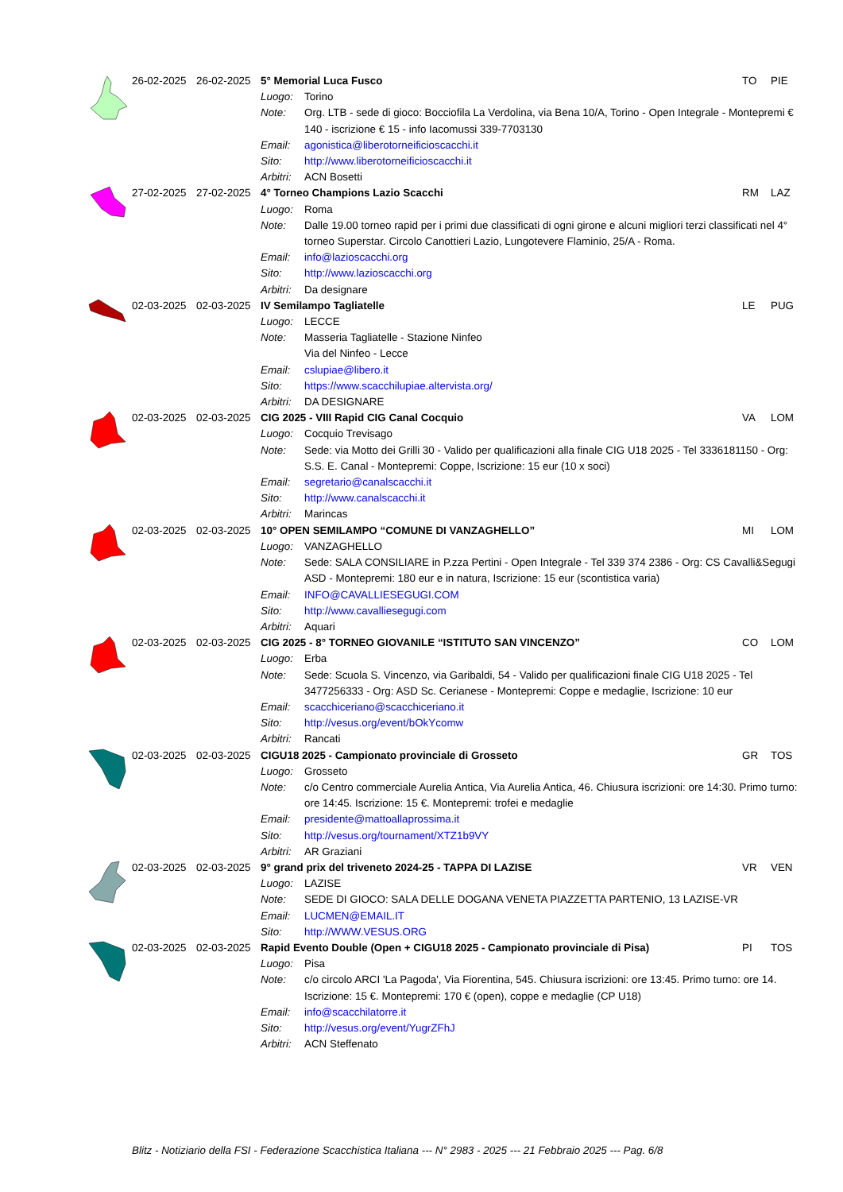| | 26-02-2025 | 26-02-2025 | 5° Memorial Luca Fusco | | TO | PIE |
| | | | Luogo: | Torino | | |
| | | | Note: | Org. LTB - sede di gioco: Bocciofila La Verdolina, via Bena 10/A, Torino - Open Integrale - Montepremi € 140 - iscrizione € 15 - info Iacomussi 339-7703130 | | |
| | | | Email: | agonistica@liberotorneificioscacchi.it | | |
| | | | Sito: | http://www.liberotorneificioscacchi.it | | |
| | | | Arbitri: | ACN Bosetti | | |
| | 27-02-2025 | 27-02-2025 | 4° Torneo Champions Lazio Scacchi | | RM | LAZ |
| | | | Luogo: | Roma | | |
| | | | Note: | Dalle 19.00 torneo rapid per i primi due classificati di ogni girone e alcuni migliori terzi classificati nel 4° torneo Superstar. Circolo Canottieri Lazio, Lungotevere Flaminio, 25/A - Roma. | | |
| | | | Email: | info@lazioscacchi.org | | |
| | | | Sito: | http://www.lazioscacchi.org | | |
| | | | Arbitri: | Da designare | | |
| | 02-03-2025 | 02-03-2025 | IV Semilampo Tagliatelle | | LE | PUG |
| | | | Luogo: | LECCE | | |
| | | | Note: | Masseria Tagliatelle - Stazione Ninfeo | | |
| | | | | Via del Ninfeo - Lecce | | |
| | | | Email: | cslupiae@libero.it | | |
| | | | Sito: | https://www.scacchilupiae.altervista.org/ | | |
| | | | Arbitri: | DA DESIGNARE | | |
| | 02-03-2025 | 02-03-2025 | CIG 2025 - VIII Rapid CIG Canal Cocquio | | VA | LOM |
| | | | Luogo: | Cocquio Trevisago | | |
| | | | Note: | Sede: via Motto dei Grilli 30 - Valido per qualificazioni alla finale CIG U18 2025 - Tel 3336181150 - Org: S.S. E. Canal - Montepremi: Coppe, Iscrizione: 15 eur (10 x soci) | | |
| | | | Email: | segretario@canalscacchi.it | | |
| | | | Sito: | http://www.canalscacchi.it | | |
| | | | Arbitri: | Marincas | | |
| | 02-03-2025 | 02-03-2025 | 10° OPEN SEMILAMPO “COMUNE DI VANZAGHELLO” | | MI | LOM |
| | | | Luogo: | VANZAGHELLO | | |
| | | | Note: | Sede: SALA CONSILIARE in P.zza Pertini - Open Integrale - Tel 339 374 2386 - Org: CS Cavalli&Segugi ASD - Montepremi: 180 eur e in natura, Iscrizione: 15 eur (scontistica varia) | | |
| | | | Email: | INFO@CAVALLIESEGUGI.COM | | |
| | | | Sito: | http://www.cavalliesegugi.com | | |
| | | | Arbitri: | Aquari | | |
| | 02-03-2025 | 02-03-2025 | CIG 2025 - 8° TORNEO GIOVANILE “ISTITUTO SAN VINCENZO” | | CO | LOM |
| | | | Luogo: | Erba | | |
| | | | Note: | Sede: Scuola S. Vincenzo, via Garibaldi, 54 - Valido per qualificazioni finale CIG U18 2025 - Tel 3477256333 - Org: ASD Sc. Cerianese - Montepremi: Coppe e medaglie, Iscrizione: 10 eur | | |
| | | | Email: | scacchiceriano@scacchiceriano.it | | |
| | | | Sito: | http://vesus.org/event/bOkYcomw | | |
| | | | Arbitri: | Rancati | | |
| | 02-03-2025 | 02-03-2025 | CIGU18 2025 - Campionato provinciale di Grosseto | | GR | TOS |
| | | | Luogo: | Grosseto | | |
| | | | Note: | c/o Centro commerciale Aurelia Antica, Via Aurelia Antica, 46. Chiusura iscrizioni: ore 14:30. Primo turno: ore 14:45. Iscrizione: 15 €. Montepremi: trofei e medaglie | | |
| | | | Email: | presidente@mattoallaprossima.it | | |
| | | | Sito: | http://vesus.org/tournament/XTZ1b9VY | | |
| | | | Arbitri: | AR Graziani | | |
| | 02-03-2025 | 02-03-2025 | 9° grand prix del triveneto 2024-25 - TAPPA DI LAZISE | | VR | VEN |
| | | | Luogo: | LAZISE | | |
| | | | Note: | SEDE DI GIOCO: SALA DELLE DOGANA VENETA PIAZZETTA PARTENIO, 13 LAZISE-VR | | |
| | | | Email: | LUCMEN@EMAIL.IT | | |
| | | | Sito: | http://WWW.VESUS.ORG | | |
| | 02-03-2025 | 02-03-2025 | Rapid Evento Double (Open + CIGU18 2025 - Campionato provinciale di Pisa) | | PI | TOS |
| | | | Luogo: | Pisa | | |
| | | | Note: | c/o circolo ARCI 'La Pagoda', Via Fiorentina, 545. Chiusura iscrizioni: ore 13:45. Primo turno: ore 14. Iscrizione: 15 €. Montepremi: 170 € (open), coppe e medaglie (CP U18) | | |
| | | | Email: | info@scacchilatorre.it | | |
| | | | Sito: | http://vesus.org/event/YugrZFhJ | | |
| | | | Arbitri: | ACN Steffenato | | |
Blitz - Notiziario della FSI - Federazione Scacchistica Italiana --- N° 2983 - 2025 --- 21 Febbraio 2025 --- Pag. 6/8